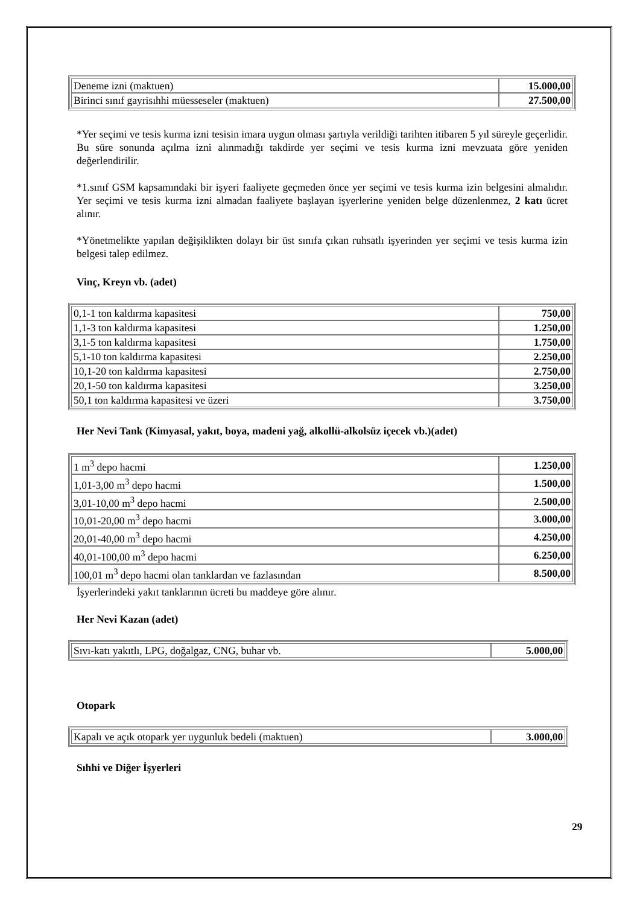| Deneme izni (maktuen) | 15.000,00 |
| Birinci sınıf gayrisıhhi müesseseler (maktuen) | 27.500,00 |
*Yer seçimi ve tesis kurma izni tesisin imara uygun olması şartıyla verildiği tarihten itibaren 5 yıl süreyle geçerlidir. Bu süre sonunda açılma izni alınmadığı takdirde yer seçimi ve tesis kurma izni mevzuata göre yeniden değerlendirilir.
*1.sınıf GSM kapsamındaki bir işyeri faaliyete geçmeden önce yer seçimi ve tesis kurma izin belgesini almalıdır. Yer seçimi ve tesis kurma izni almadan faaliyete başlayan işyerlerine yeniden belge düzenlenmez, 2 katı ücret alınır.
*Yönetmelikte yapılan değişiklikten dolayı bir üst sınıfa çıkan ruhsatlı işyerinden yer seçimi ve tesis kurma izin belgesi talep edilmez.
Vinç, Kreyn vb. (adet)
| 0,1-1 ton kaldırma kapasitesi | 750,00 |
| 1,1-3 ton kaldırma kapasitesi | 1.250,00 |
| 3,1-5 ton kaldırma kapasitesi | 1.750,00 |
| 5,1-10 ton kaldırma kapasitesi | 2.250,00 |
| 10,1-20 ton kaldırma kapasitesi | 2.750,00 |
| 20,1-50 ton kaldırma kapasitesi | 3.250,00 |
| 50,1 ton kaldırma kapasitesi ve üzeri | 3.750,00 |
Her Nevi Tank (Kimyasal, yakıt, boya, madeni yağ, alkollü-alkolsüz içecek vb.)(adet)
| 1 m<sup>3</sup> depo hacmi | 1.250,00 |
| 1,01-3,00 m<sup>3</sup> depo hacmi | 1.500,00 |
| 3,01-10,00 m<sup>3</sup> depo hacmi | 2.500,00 |
| 10,01-20,00 m<sup>3</sup> depo hacmi | 3.000,00 |
| 20,01-40,00 m<sup>3</sup> depo hacmi | 4.250,00 |
| 40,01-100,00 m<sup>3</sup> depo hacmi | 6.250,00 |
| 100,01 m<sup>3</sup> depo hacmi olan tanklardan ve fazlasından | 8.500,00 |
İşyerlerindeki yakıt tanklarının ücreti bu maddeye göre alınır.
Her Nevi Kazan (adet)
| Sıvı-katı yakıtlı, LPG, doğalgaz, CNG, buhar vb. | 5.000,00 |
Otopark
| Kapalı ve açık otopark yer uygunluk bedeli (maktuen) | 3.000,00 |
Sıhhi ve Diğer İşyerleri
29